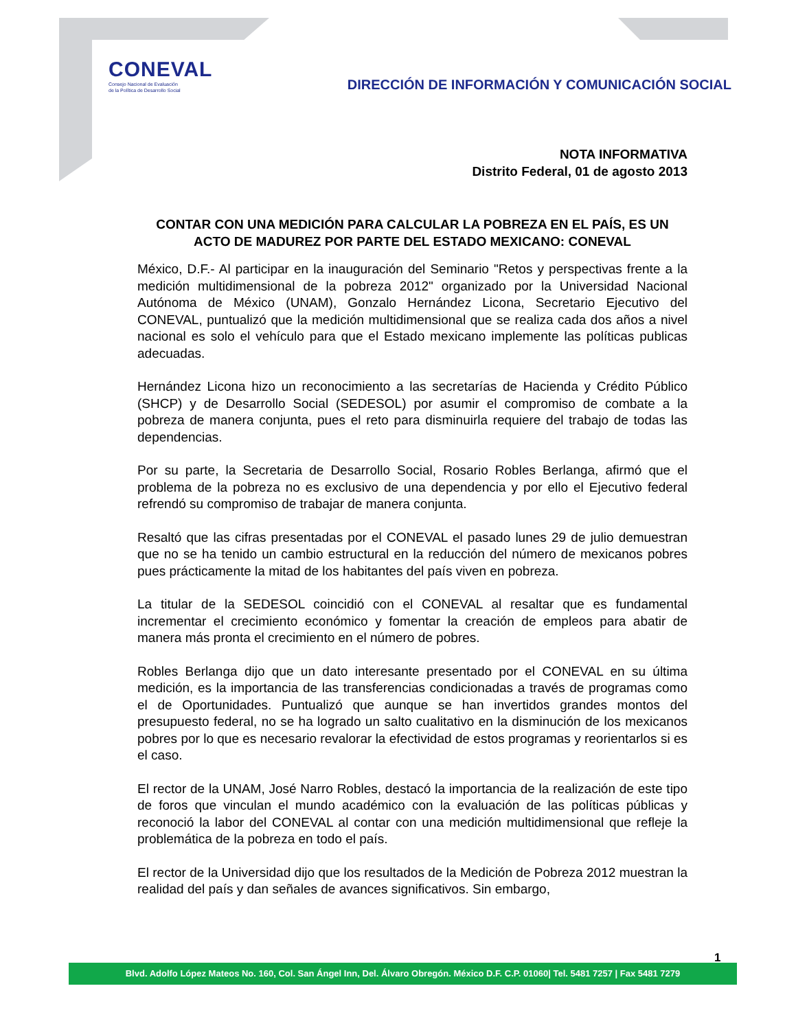CONEVAL
Consejo Nacional de Evaluación
de la Política de Desarrollo Social
DIRECCIÓN DE INFORMACIÓN Y COMUNICACIÓN SOCIAL
NOTA INFORMATIVA
Distrito Federal, 01 de agosto 2013
CONTAR CON UNA MEDICIÓN PARA CALCULAR LA POBREZA EN EL PAÍS, ES UN ACTO DE MADUREZ POR PARTE DEL ESTADO MEXICANO: CONEVAL
México, D.F.- Al participar en la inauguración del Seminario "Retos y perspectivas frente a la medición multidimensional de la pobreza 2012" organizado por la Universidad Nacional Autónoma de México (UNAM), Gonzalo Hernández Licona, Secretario Ejecutivo del CONEVAL, puntualizó que la medición multidimensional que se realiza cada dos años a nivel nacional es solo el vehículo para que el Estado mexicano implemente las políticas publicas adecuadas.
Hernández Licona hizo un reconocimiento a las secretarías de Hacienda y Crédito Público (SHCP) y de Desarrollo Social (SEDESOL) por asumir el compromiso de combate a la pobreza de manera conjunta, pues el reto para disminuirla requiere del trabajo de todas las dependencias.
Por su parte, la Secretaria de Desarrollo Social, Rosario Robles Berlanga, afirmó que el problema de la pobreza no es exclusivo de una dependencia y por ello el Ejecutivo federal refrendó su compromiso de trabajar de manera conjunta.
Resaltó que las cifras presentadas por el CONEVAL el pasado lunes 29 de julio demuestran que no se ha tenido un cambio estructural en la reducción del número de mexicanos pobres pues prácticamente la mitad de los habitantes del país viven en pobreza.
La titular de la SEDESOL coincidió con el CONEVAL al resaltar que es fundamental incrementar el crecimiento económico y fomentar la creación de empleos para abatir de manera más pronta el crecimiento en el número de pobres.
Robles Berlanga dijo que un dato interesante presentado por el CONEVAL en su última medición, es la importancia de las transferencias condicionadas a través de programas como el de Oportunidades. Puntualizó que aunque se han invertidos grandes montos del presupuesto federal, no se ha logrado un salto cualitativo en la disminución de los mexicanos pobres por lo que es necesario revalorar la efectividad de estos programas y reorientarlos si es el caso.
El rector de la UNAM, José Narro Robles, destacó la importancia de la realización de este tipo de foros que vinculan el mundo académico con la evaluación de las políticas públicas y reconoció la labor del CONEVAL al contar con una medición multidimensional que refleje la problemática de la pobreza en todo el país.
El rector de la Universidad dijo que los resultados de la Medición de Pobreza 2012 muestran la realidad del país y dan señales de avances significativos. Sin embargo,
1
Blvd. Adolfo López Mateos No. 160, Col. San Ángel Inn, Del. Álvaro Obregón. México D.F. C.P. 01060| Tel. 5481 7257 | Fax 5481 7279